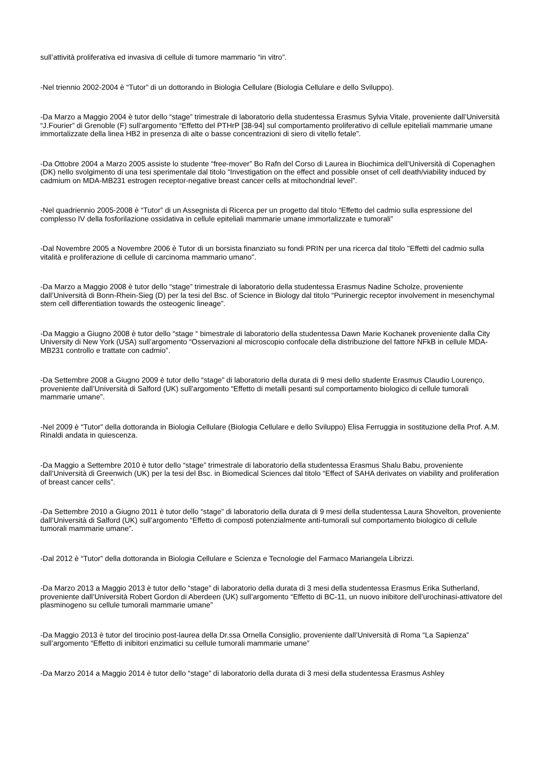sull’attività proliferativa ed invasiva di cellule di tumore mammario “in vitro”.
-Nel triennio 2002-2004 è “Tutor” di un dottorando in Biologia Cellulare (Biologia Cellulare e dello Sviluppo).
-Da Marzo a Maggio 2004 è tutor dello “stage” trimestrale di laboratorio della studentessa Erasmus Sylvia Vitale, proveniente dall’Università “J.Fourier” di Grenoble (F) sull’argomento “Effetto del PTHrP [38-94] sul comportamento proliferativo di cellule epiteliali mammarie umane immortalizzate della linea HB2 in presenza di alte o basse concentrazioni di siero di vitello fetale”.
-Da Ottobre 2004 a Marzo 2005 assiste lo studente “free-mover” Bo Rafn del Corso di Laurea in Biochimica dell’Università di Copenaghen (DK) nello svolgimento di una tesi sperimentale dal titolo “Investigation on the effect and possible onset of cell death/viability induced by cadmium on MDA-MB231 estrogen receptor-negative breast cancer cells at mitochondrial level”.
-Nel quadriennio 2005-2008 è “Tutor” di un Assegnista di Ricerca per un progetto dal titolo “Effetto del cadmio sulla espressione del complesso IV della fosforilazione ossidativa in cellule epiteliali mammarie umane immortalizzate e tumorali”
-Dal Novembre 2005 a Novembre 2006 è Tutor di un borsista finanziato su fondi PRIN per una ricerca dal titolo "Effetti del cadmio sulla vitalità e proliferazione di cellule di carcinoma mammario umano".
-Da Marzo a Maggio 2008 è tutor dello “stage” trimestrale di laboratorio della studentessa Erasmus Nadine Scholze, proveniente dall’Università di Bonn-Rhein-Sieg (D) per la tesi del Bsc. of Science in Biology dal titolo “Purinergic receptor involvement in mesenchymal stem cell differentiation towards the osteogenic lineage”.
-Da Maggio a Giugno 2008 è tutor dello “stage “ bimestrale di laboratorio della studentessa Dawn Marie Kochanek proveniente dalla City University di New York (USA) sull’argomento “Osservazioni al microscopio confocale della distribuzione del fattore NFkB in cellule MDA-MB231 controllo e trattate con cadmio”.
-Da Settembre 2008 a Giugno 2009 è tutor dello “stage” di laboratorio della durata di 9 mesi dello studente Erasmus Claudio Lourenço, proveniente dall’Università di Salford (UK) sull’argomento “Effetto di metalli pesanti sul comportamento biologico di cellule tumorali mammarie umane”.
-Nel 2009 è “Tutor” della dottoranda in Biologia Cellulare (Biologia Cellulare e dello Sviluppo) Elisa Ferruggia in sostituzione della Prof. A.M. Rinaldi andata in quiescenza.
-Da Maggio a Settembre 2010 è tutor dello “stage” trimestrale di laboratorio della studentessa Erasmus Shalu Babu, proveniente dall’Università di Greenwich (UK) per la tesi del Bsc. in Biomedical Sciences dal titolo “Effect of SAHA derivates on viability and proliferation of breast cancer cells”.
-Da Settembre 2010 a Giugno 2011 è tutor dello “stage” di laboratorio della durata di 9 mesi della studentessa Laura Shovelton, proveniente dall’Università di Salford (UK) sull’argomento “Effetto di composti potenzialmente anti-tumorali sul comportamento biologico di cellule tumorali mammarie umane”.
-Dal 2012 è “Tutor” della dottoranda in Biologia Cellulare e Scienza e Tecnologie del Farmaco Mariangela Librizzi.
-Da Marzo 2013 a Maggio 2013 è tutor dello “stage” di laboratorio della durata di 3 mesi della studentessa Erasmus Erika Sutherland, proveniente dall’Università Robert Gordon di Aberdeen (UK) sull’argomento “Effetto di BC-11, un nuovo inibitore dell’urochinasi-attivatore del plasminogeno su cellule tumorali mammarie umane”
-Da Maggio 2013 è tutor del tirocinio post-laurea della Dr.ssa Ornella Consiglio, proveniente dall’Università di Roma “La Sapienza” sull’argomento “Effetto di inibitori enzimatici su cellule tumorali mammarie umane”
-Da Marzo 2014 a Maggio 2014 è tutor dello “stage” di laboratorio della durata di 3 mesi della studentessa Erasmus Ashley